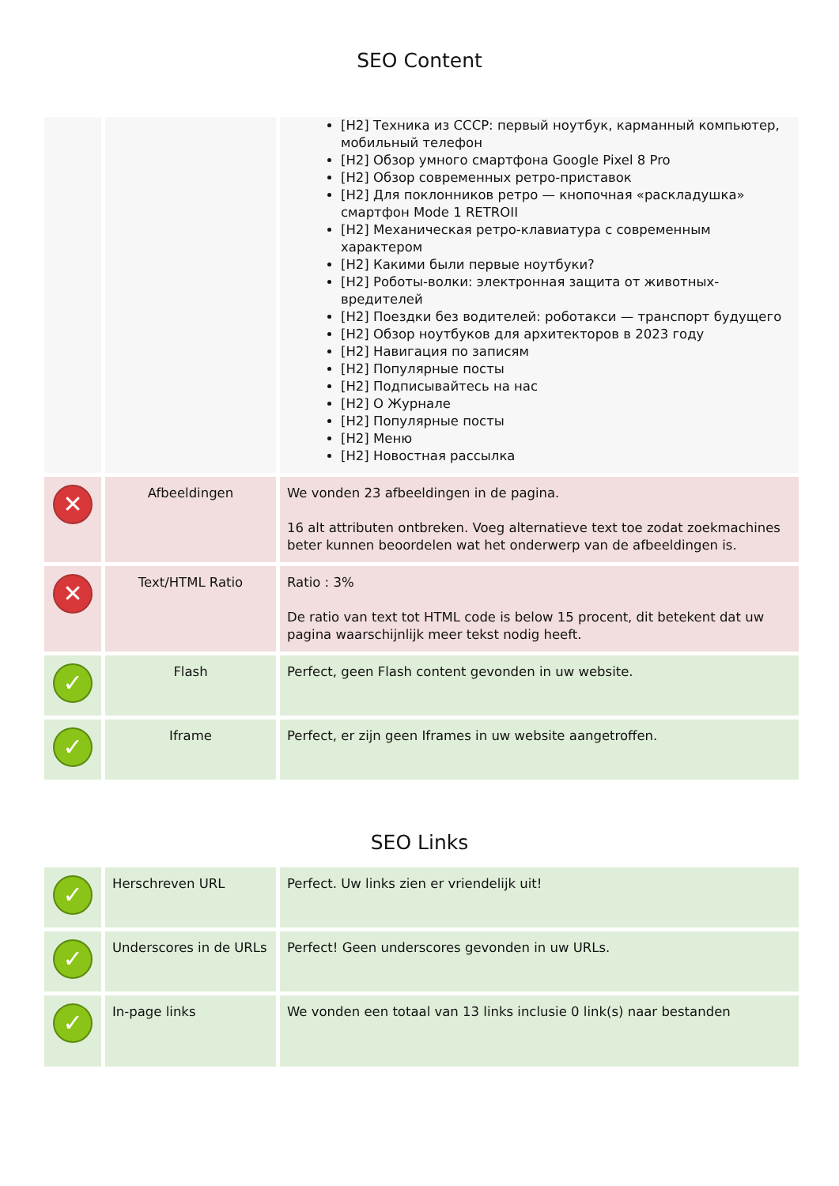SEO Content
| | | [H2] Техника из СССР: первый ноутбук, карманный компьютер, мобильный телефон [H2] Обзор умного смартфона Google Pixel 8 Pro [H2] Обзор современных ретро-приставок [H2] Для поклонников ретро — кнопочная «раскладушка» смартфон Mode 1 RETROII [H2] Механическая ретро-клавиатура с современным характером [H2] Какими были первые ноутбуки? [H2] Роботы-волки: электронная защита от животных-вредителей [H2] Поездки без водителей: роботакси — транспорт будущего [H2] Обзор ноутбуков для архитекторов в 2023 году [H2] Навигация по записям [H2] Популярные посты [H2] Подписывайтесь на нас [H2] О Журнале [H2] Популярные посты [H2] Меню [H2] Новостная рассылка |
| ✕ | Afbeeldingen | We vonden 23 afbeeldingen in de pagina. 16 alt attributen ontbreken. Voeg alternatieve text toe zodat zoekmachines beter kunnen beoordelen wat het onderwerp van de afbeeldingen is. |
| ✕ | Text/HTML Ratio | Ratio : 3% De ratio van text tot HTML code is below 15 procent, dit betekent dat uw pagina waarschijnlijk meer tekst nodig heeft. |
| ✓ | Flash | Perfect, geen Flash content gevonden in uw website. |
| ✓ | Iframe | Perfect, er zijn geen Iframes in uw website aangetroffen. |
SEO Links
| ✓ | Herschreven URL | Perfect. Uw links zien er vriendelijk uit! |
| ✓ | Underscores in de URLs | Perfect! Geen underscores gevonden in uw URLs. |
| ✓ | In-page links | We vonden een totaal van 13 links inclusie 0 link(s) naar bestanden |